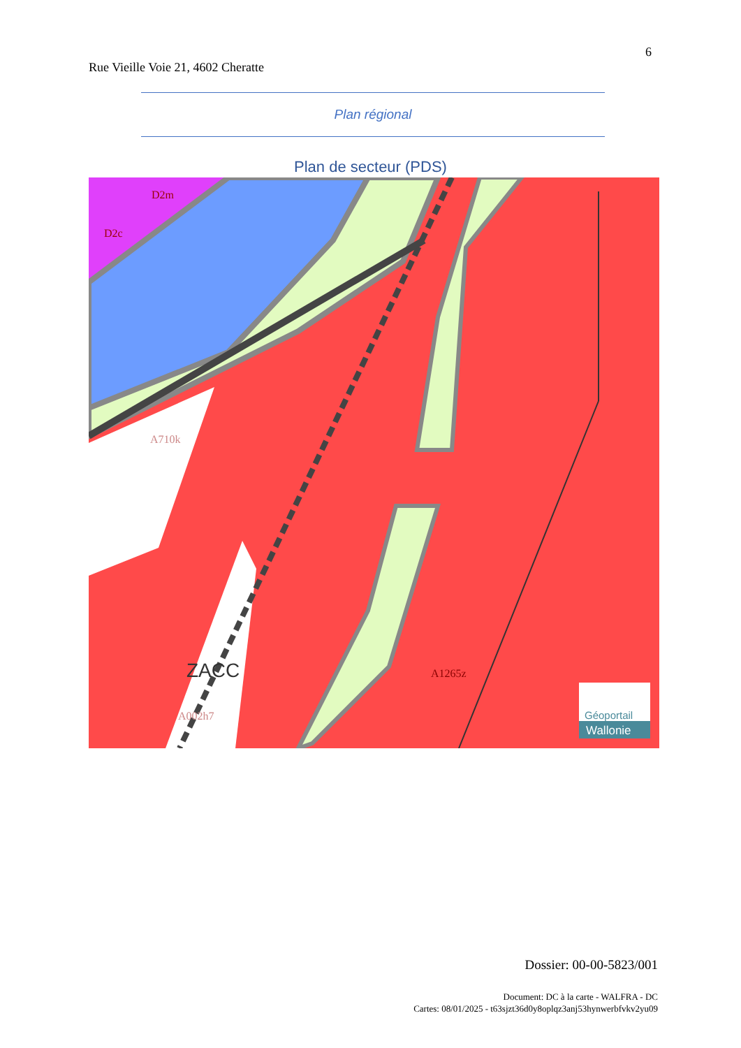6
Rue Vieille Voie 21, 4602 Cheratte
Plan régional
Plan de secteur (PDS)
D2m
D2c
A710k
ZACC
A002h7
A1265z
Géoportail
Wallonie
Dossier: 00-00-5823/001
Document: DC à la carte - WALFRA - DC
Cartes: 08/01/2025 - t63sjzt36d0y8oplqz3anj53hynwerbfvkv2yu09